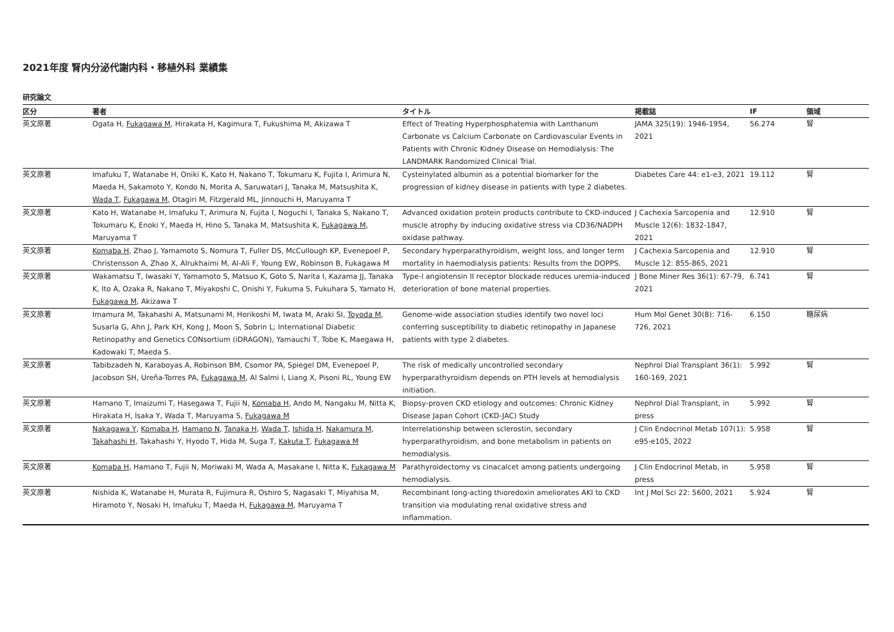2021年度 腎内分泌代謝内科・移植外科 業績集
研究論文
| 区分 | 著者 | タイトル | 掲載誌 | IF | 領域 |
| --- | --- | --- | --- | --- | --- |
| 英文原著 | Ogata H, Fukagawa M , Hirakata H, Kagimura T, Fukushima M, Akizawa T | Effect of Treating Hyperphosphatemia with Lanthanum Carbonate vs Calcium Carbonate on Cardiovascular Events in Patients with Chronic Kidney Disease on Hemodialysis: The LANDMARK Randomized Clinical Trial. | JAMA 325(19): 1946-1954, 2021 | 56.274 | 腎 |
| 英文原著 | Imafuku T, Watanabe H, Oniki K, Kato H, Nakano T, Tokumaru K, Fujita I, Arimura N, Maeda H, Sakamoto Y, Kondo N, Morita A, Saruwatari J, Tanaka M, Matsushita K, Wada T , Fukagawa M , Otagiri M, Fitzgerald ML, Jinnouchi H, Maruyama T | Cysteinylated albumin as a potential biomarker for the progression of kidney disease in patients with type 2 diabetes. | Diabetes Care 44: e1-e3, 2021 | 19.112 | 腎 |
| 英文原著 | Kato H, Watanabe H, Imafuku T, Arimura N, Fujita I, Noguchi I, Tanaka S, Nakano T, Tokumaru K, Enoki Y, Maeda H, Hino S, Tanaka M, Matsushita K, Fukagawa M , Maruyama T | Advanced oxidation protein products contribute to CKD-induced muscle atrophy by inducing oxidative stress via CD36/NADPH oxidase pathway. | J Cachexia Sarcopenia and Muscle 12(6): 1832-1847, 2021 | 12.910 | 腎 |
| 英文原著 | Komaba H , Zhao J, Yamamoto S, Nomura T, Fuller DS, McCullough KP, Evenepoel P, Christensson A, Zhao X, Alrukhaimi M, Al-Ali F, Young EW, Robinson B, Fukagawa M | Secondary hyperparathyroidism, weight loss, and longer term mortality in haemodialysis patients: Results from the DOPPS. | J Cachexia Sarcopenia and Muscle 12: 855-865, 2021 | 12.910 | 腎 |
| 英文原著 | Wakamatsu T, Iwasaki Y, Yamamoto S, Matsuo K, Goto S, Narita I, Kazama JJ, Tanaka K, Ito A, Ozaka R, Nakano T, Miyakoshi C, Onishi Y, Fukuma S, Fukuhara S, Yamato H, Fukagawa M , Akizawa T | Type-I angiotensin II receptor blockade reduces uremia-induced deterioration of bone material properties. | J Bone Miner Res 36(1): 67-79, 2021 | 6.741 | 腎 |
| 英文原著 | Imamura M, Takahashi A, Matsunami M, Horikoshi M, Iwata M, Araki SI, Toyoda M , Susarla G, Ahn J, Park KH, Kong J, Moon S, Sobrin L; International Diabetic Retinopathy and Genetics CONsortium (iDRAGON), Yamauchi T, Tobe K, Maegawa H, Kadowaki T, Maeda S. | Genome-wide association studies identify two novel loci conferring susceptibility to diabetic retinopathy in Japanese patients with type 2 diabetes. | Hum Mol Genet 30(8): 716-726, 2021 | 6.150 | 糖尿病 |
| 英文原著 | Tabibzadeh N, Karaboyas A, Robinson BM, Csomor PA, Spiegel DM, Evenepoel P, Jacobson SH, Ureña-Torres PA, Fukagawa M , Al Salmi I, Liang X, Pisoni RL, Young EW | The risk of medically uncontrolled secondary hyperparathyroidism depends on PTH levels at hemodialysis initiation. | Nephrol Dial Transplant 36(1): 160-169, 2021 | 5.992 | 腎 |
| 英文原著 | Hamano T, Imaizumi T, Hasegawa T, Fujii N, Komaba H , Ando M, Nangaku M, Nitta K, Hirakata H, Isaka Y, Wada T, Maruyama S, Fukagawa M | Biopsy-proven CKD etiology and outcomes: Chronic Kidney Disease Japan Cohort (CKD-JAC) Study | Nephrol Dial Transplant, in press | 5.992 | 腎 |
| 英文原著 | Nakagawa Y , Komaba H , Hamano N , Tanaka H , Wada T , Ishida H , Nakamura M , Takahashi H , Takahashi Y, Hyodo T, Hida M, Suga T, Kakuta T , Fukagawa M | Interrelationship between sclerostin, secondary hyperparathyroidism, and bone metabolism in patients on hemodialysis. | J Clin Endocrinol Metab 107(1): e95-e105, 2022 | 5.958 | 腎 |
| 英文原著 | Komaba H , Hamano T, Fujii N, Moriwaki M, Wada A, Masakane I, Nitta K, Fukagawa M | Parathyroidectomy vs cinacalcet among patients undergoing hemodialysis. | J Clin Endocrinol Metab, in press | 5.958 | 腎 |
| 英文原著 | Nishida K, Watanabe H, Murata R, Fujimura R, Oshiro S, Nagasaki T, Miyahisa M, Hiramoto Y, Nosaki H, Imafuku T, Maeda H, Fukagawa M , Maruyama T | Recombinant long-acting thioredoxin ameliorates AKI to CKD transition via modulating renal oxidative stress and inflammation. | Int J Mol Sci 22: 5600, 2021 | 5.924 | 腎 |